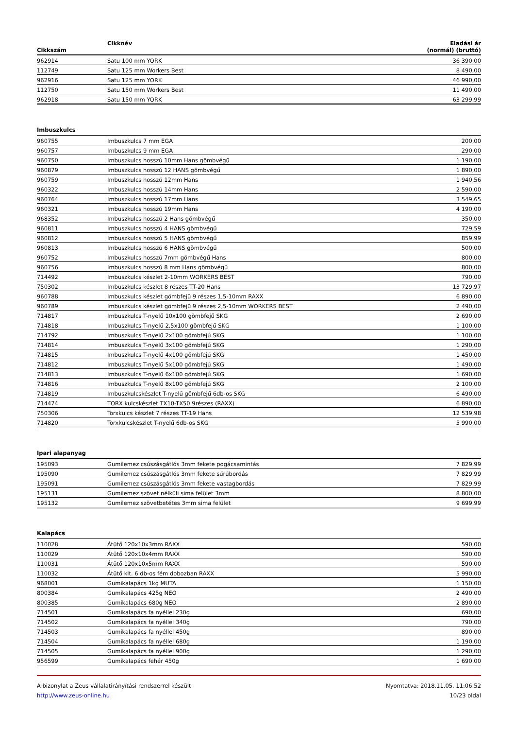| Cikkszám | Cikknév | Eladási ár (normál) (bruttó) |
| --- | --- | --- |
| 962914 | Satu 100 mm YORK | 36 390,00 |
| 112749 | Satu 125 mm Workers Best | 8 490,00 |
| 962916 | Satu 125 mm YORK | 46 990,00 |
| 112750 | Satu 150 mm Workers Best | 11 490,00 |
| 962918 | Satu 150 mm YORK | 63 299,99 |
Imbuszkulcs
| 960755 | Imbuszkulcs 7 mm EGA | 200,00 |
| 960757 | Imbuszkulcs 9 mm EGA | 290,00 |
| 960750 | Imbuszkulcs hosszú 10mm Hans gömbvégű | 1 190,00 |
| 960879 | Imbuszkulcs hosszú 12 HANS gömbvégű | 1 890,00 |
| 960759 | Imbuszkulcs hosszú 12mm Hans | 1 940,56 |
| 960322 | Imbuszkulcs hosszú 14mm Hans | 2 590,00 |
| 960764 | Imbuszkulcs hosszú 17mm Hans | 3 549,65 |
| 960321 | Imbuszkulcs hosszú 19mm Hans | 4 190,00 |
| 968352 | Imbuszkulcs hosszú 2 Hans gömbvégű | 350,00 |
| 960811 | Imbuszkulcs hosszú 4 HANS gömbvégű | 729,59 |
| 960812 | Imbuszkulcs hosszú 5 HANS gömbvégű | 859,99 |
| 960813 | Imbuszkulcs hosszú 6 HANS gömbvégű | 500,00 |
| 960752 | Imbuszkulcs hosszú 7mm gömbvégű Hans | 800,00 |
| 960756 | Imbuszkulcs hosszú 8 mm Hans gömbvégű | 800,00 |
| 714492 | Imbuszkulcs készlet 2-10mm WORKERS BEST | 790,00 |
| 750302 | Imbuszkulcs készlet 8 részes TT-20 Hans | 13 729,97 |
| 960788 | Imbuszkulcs készlet gömbfejû 9 részes 1,5-10mm RAXX | 6 890,00 |
| 960789 | Imbuszkulcs készlet gömbfejû 9 részes 2,5-10mm WORKERS BEST | 2 490,00 |
| 714817 | Imbuszkulcs T-nyelű 10x100 gömbfejű SKG | 2 690,00 |
| 714818 | Imbuszkulcs T-nyelű 2,5x100 gömbfejű SKG | 1 100,00 |
| 714792 | Imbuszkulcs T-nyelű 2x100 gömbfejű SKG | 1 100,00 |
| 714814 | Imbuszkulcs T-nyelű 3x100 gömbfejű SKG | 1 290,00 |
| 714815 | Imbuszkulcs T-nyelű 4x100 gömbfejű SKG | 1 450,00 |
| 714812 | Imbuszkulcs T-nyelű 5x100 gömbfejű SKG | 1 490,00 |
| 714813 | Imbuszkulcs T-nyelű 6x100 gömbfejű SKG | 1 690,00 |
| 714816 | Imbuszkulcs T-nyelű 8x100 gömbfejű SKG | 2 100,00 |
| 714819 | Imbuszkulcskészlet T-nyelű gömbfejű 6db-os SKG | 6 490,00 |
| 714474 | TORX kulcskészlet TX10-TX50 9részes (RAXX) | 6 890,00 |
| 750306 | Torxkulcs készlet 7 részes TT-19 Hans | 12 539,98 |
| 714820 | Torxkulcskészlet T-nyelű 6db-os SKG | 5 990,00 |
Ipari alapanyag
| 195093 | Gumilemez csúszásgátlós 3mm fekete pogácsamintás | 7 829,99 |
| 195090 | Gumilemez csúszásgátlós 3mm fekete sűrűbordás | 7 829,99 |
| 195091 | Gumilemez csúszásgátlós 3mm fekete vastagbordás | 7 829,99 |
| 195131 | Gumilemez szövet nélküli sima felület 3mm | 8 800,00 |
| 195132 | Gumilemez szövetbetétes 3mm sima felület | 9 699,99 |
Kalapács
| 110028 | Átütő 120x10x3mm RAXX | 590,00 |
| 110029 | Átütő 120x10x4mm RAXX | 590,00 |
| 110031 | Átütő 120x10x5mm RAXX | 590,00 |
| 110032 | Átütő klt. 6 db-os fém dobozban RAXX | 5 990,00 |
| 968001 | Gumikalapács 1kg MUTA | 1 150,00 |
| 800384 | Gumikalapács 425g NEO | 2 490,00 |
| 800385 | Gumikalapács 680g NEO | 2 890,00 |
| 714501 | Gumikalapács fa nyéllel 230g | 690,00 |
| 714502 | Gumikalapács fa nyéllel 340g | 790,00 |
| 714503 | Gumikalapács fa nyéllel 450g | 890,00 |
| 714504 | Gumikalapács fa nyéllel 680g | 1 190,00 |
| 714505 | Gumikalapács fa nyéllel 900g | 1 290,00 |
| 956599 | Gumikalapács fehér 450g | 1 690,00 |
A bizonylat a Zeus vállalatirányítási rendszerrel készült
http://www.zeus-online.hu
Nyomtatva: 2018.11.05. 11:06:52
10/23 oldal